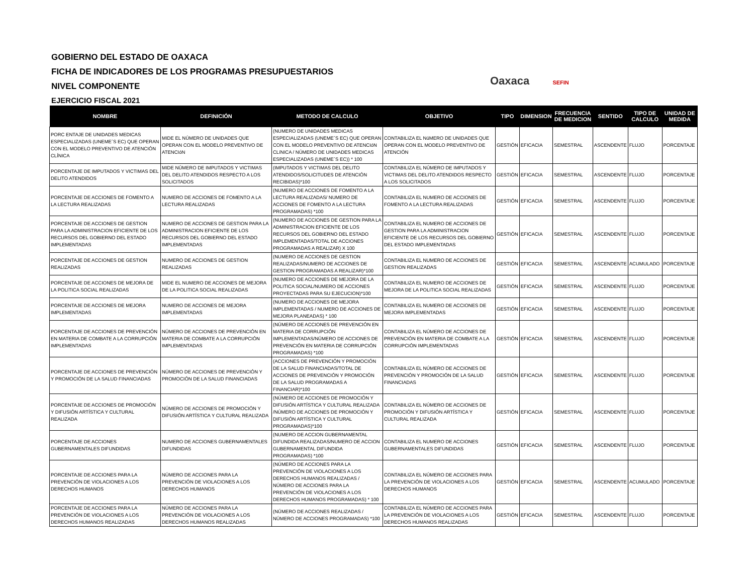GOBIERNO DEL ESTADO DE OAXACA
FICHA DE INDICADORES DE LOS PROGRAMAS PRESUPUESTARIOS
NIVEL COMPONENTE
EJERCICIO FISCAL 2021
Oaxaca SEFIN
| NOMBRE | DEFINICIÓN | METODO DE CALCULO | OBJETIVO | TIPO | DIMENSION | FRECUENCIA DE MEDICION | SENTIDO | TIPO DE CALCULO | UNIDAD DE MEDIDA |
| --- | --- | --- | --- | --- | --- | --- | --- | --- | --- |
| PORC ENTAJE DE UNIDADES MEDICAS ESPECIALIZADAS (UNEME´S EC) QUE OPERAN CON EL MODELO PREVENTIVO DE ATENCIÓN CLÍNICA | MIDE EL NÚMERO DE UNIDADES QUE OPERAN CON EL MODELO PREVENTIVO DE ATENCIóN | (NUMERO DE UNIDADES MEDICAS ESPECIALIZADAS (UNEME´S EC) QUE OPERAN CON EL MODELO PREVENTIVO DE ATENCIóN CLíNICA / NÚMERO DE UNIDADES MEDICAS ESPECIALIZADAS (UNEME´S EC)) * 100 | CONTABILIZA EL NúMERO DE UNIDADES QUE OPERAN CON EL MODELO PREVENTIVO DE ATENCIÓN | GESTIÓN | EFICACIA | SEMESTRAL | ASCENDENTE | FLUJO | PORCENTAJE |
| PORCENTAJE DE IMPUTADOS Y VICTIMAS DEL DELITO ATENDIDOS | MIDE NÚMERO DE IMPUTADOS Y VICTIMAS DEL DELITO ATENDIDOS RESPECTO A LOS SOLICITADOS | (IMPUTADOS Y VICTIMAS DEL DELITO ATENDIDOS/SOLICITUDES DE ATENCIÓN RECIBIDAS)*100 | CONTABILIZA EL NÚMERO DE IMPUTADOS Y VICTIMAS DEL DELITO ATENDIDOS RESPECTO A LOS SOLICITADOS | GESTIÓN | EFICACIA | SEMESTRAL | ASCENDENTE | FLUJO | PORCENTAJE |
| PORCENTAJE DE ACCIONES DE FOMENTO A LA LECTURA REALIZADAS | NUMERO DE ACCIONES DE FOMENTO A LA LECTURA REALIZADAS | (NUMERO DE ACCIONES DE FOMENTO A LA LECTURA REALIZADAS/ NUMERO DE ACCIONES DE FOMENTO A LA LECTURA PROGRAMADAS) *100 | CONTABILIZA EL NUMERO DE ACCIONES DE FOMENTO A LA LECTURA REALIZADAS | GESTIÓN | EFICACIA | SEMESTRAL | ASCENDENTE | FLUJO | PORCENTAJE |
| PORCENTAJE DE ACCIONES DE GESTION PARA LA ADMINISTRACION EFICIENTE DE LOS RECURSOS DEL GOBIERNO DEL ESTADO IMPLEMENTADAS | NUMERO DE ACCIONES DE GESTION PARA LA ADMINISTRACION EFICIENTE DE LOS RECURSOS DEL GOBIERNO DEL ESTADO IMPLEMENTADAS | (NUMERO DE ACCIONES DE GESTION PARA LA ADMINISTRACION EFICIENTE DE LOS RECURSOS DEL GOBIERNO DEL ESTADO IMPLEMENTADAS/TOTAL DE ACCIONES PROGRAMADAS A REALIZAR) X 100 | CONTABILIZA EL NUMERO DE ACCIONES DE GESTION PARA LA ADMINISTRACION EFICIENTE DE LOS RECURSOS DEL GOBIERNO DEL ESTADO IMPLEMENTADAS | GESTIÓN | EFICACIA | SEMESTRAL | ASCENDENTE | FLUJO | PORCENTAJE |
| PORCENTAJE DE ACCIONES DE GESTION REALIZADAS | NUMERO DE ACCIONES DE GESTION REALIZADAS | (NUMERO DE ACCIONES DE GESTION REALIZADAS/NUMERO DE ACCIONES DE GESTION PROGRAMADAS A REALIZAR)*100 | CONTABILIZA EL NUMERO DE ACCIONES DE GESTION REALIZADAS | GESTIÓN | EFICACIA | SEMESTRAL | ASCENDENTE | ACUMULADO | PORCENTAJE |
| PORCENTAJE DE ACCIONES DE MEJORA DE LA POLITICA SOCIAL REALIZADAS | MIDE EL NUMERO DE ACCIONES DE MEJORA DE LA POLITICA SOCIAL REALIZADAS | (NUMERO DE ACCIONES DE MEJORA DE LA POLITICA SOCIAL/NUMERO DE ACCIONES PROYECTADAS PARA SU EJECUCION)*100 | CONTABILIZA EL NUMERO DE ACCIONES DE MEJORA DE LA POLITICA SOCIAL REALIZADAS | GESTIÓN | EFICACIA | SEMESTRAL | ASCENDENTE | FLUJO | PORCENTAJE |
| PORCENTAJE DE ACCIONES DE MEJORA IMPLEMENTADAS | NUMERO DE ACCIONES DE MEJORA IMPLEMENTADAS | (NUMERO DE ACCIONES DE MEJORA IMPLEMENTADAS / NUMERO DE ACCIONES DE MEJORA PLANEADAS) * 100 | CONTABILIZA EL NUMERO DE ACCIONES DE MEJORA IMPLEMENTADAS | GESTIÓN | EFICACIA | SEMESTRAL | ASCENDENTE | FLUJO | PORCENTAJE |
| PORCENTAJE DE ACCIONES DE PREVENCIÓN EN MATERIA DE COMBATE A LA CORRUPCIÓN IMPLEMENTADAS | NÚMERO DE ACCIONES DE PREVENCIÓN EN MATERIA DE COMBATE A LA CORRUPCIÓN IMPLEMENTADAS | (NÚMERO DE ACCIONES DE PREVENCIÓN EN MATERIA DE CORRUPCIÓN IMPLEMENTADAS/NÚMERO DE ACCIONES DE PREVENCIÓN EN MATERIA DE CORRUPCIÓN PROGRAMADAS) *100 | CONTABILIZA EL NÚMERO DE ACCIONES DE PREVENCIÓN EN MATERIA DE COMBATE A LA CORRUPCIÓN IMPLEMENTADAS | GESTIÓN | EFICACIA | SEMESTRAL | ASCENDENTE | FLUJO | PORCENTAJE |
| PORCENTAJE DE ACCIONES DE PREVENCIÓN Y PROMOCIÓN DE LA SALUD FINANCIADAS | NÚMERO DE ACCIONES DE PREVENCIÓN Y PROMOCIÓN DE LA SALUD FINANCIADAS | (ACCIONES DE PREVENCIÓN Y PROMOCIÓN DE LA SALUD FINANCIADAS/TOTAL DE ACCIONES DE PREVENCIÓN Y PROMOCIÓN DE LA SALUD PROGRAMADAS A FINANCIAR)*100 | CONTABILIZA EL NÚMERO DE ACCIONES DE PREVENCIÓN Y PROMOCIÓN DE LA SALUD FINANCIADAS | GESTIÓN | EFICACIA | SEMESTRAL | ASCENDENTE | FLUJO | PORCENTAJE |
| PORCENTAJE DE ACCIONES DE PROMOCIÓN Y DIFUSIÓN ARTÍSTICA Y CULTURAL REALIZADA | NÚMERO DE ACCIONES DE PROMOCIÓN Y DIFUSIÓN ARTÍSTICA Y CULTURAL REALIZADA | (NÚMERO DE ACCIONES DE PROMOCIÓN Y DIFUSIÓN ARTÍSTICA Y CULTURAL REALIZADA /NÚMERO DE ACCIONES DE PROMOCIÓN Y DIFUSIÓN ARTÍSTICA Y CULTURAL PROGRAMADAS)*100 | CONTABILIZA EL NÚMERO DE ACCIONES DE PROMOCIÓN Y DIFUSIÓN ARTÍSTICA Y CULTURAL REALIZADA | GESTIÓN | EFICACIA | SEMESTRAL | ASCENDENTE | FLUJO | PORCENTAJE |
| PORCENTAJE DE ACCIONES GUBERNAMENTALES DIFUNDIDAS | NUMERO DE ACCIONES GUBERNAMENTALES DIFUNDIDAS | (NUMERO DE ACCION GUBERNAMENTAL DIFUNDIDA REALIZADAS/NUMERO DE ACCION GUBERNAMENTAL DIFUNDIDA PROGRAMADAS) *100 | CONTABILIZA EL NUMERO DE ACCIONES GUBERNAMENTALES DIFUNDIDAS | GESTIÓN | EFICACIA | SEMESTRAL | ASCENDENTE | FLUJO | PORCENTAJE |
| PORCENTAJE DE ACCIONES PARA LA PREVENCIÓN DE VIOLACIONES A LOS DERECHOS HUMANOS | NÚMERO DE ACCIONES PARA LA PREVENCIÓN DE VIOLACIONES A LOS DERECHOS HUMANOS | (NÚMERO DE ACCIONES PARA LA PREVENCIÓN DE VIOLACIONES A LOS DERECHOS HUMANOS REALIZADAS / NÚMERO DE ACCIONES PARA LA PREVENCIÓN DE VIOLACIONES A LOS DERECHOS HUMANOS PROGRAMADAS) * 100 | CONTABILIZA EL NÚMERO DE ACCIONES PARA LA PREVENCIÓN DE VIOLACIONES A LOS DERECHOS HUMANOS | GESTIÓN | EFICACIA | SEMESTRAL | ASCENDENTE | ACUMULADO | PORCENTAJE |
| PORCENTAJE DE ACCIONES PARA LA PREVENCIÓN DE VIOLACIONES A LOS DERECHOS HUMANOS REALIZADAS | NÚMERO DE ACCIONES PARA LA PREVENCIÓN DE VIOLACIONES A LOS DERECHOS HUMANOS REALIZADAS | (NÚMERO DE ACCIONES REALIZADAS / NÚMERO DE ACCIONES PROGRAMADAS) *100 | CONTABILIZA EL NÚMERO DE ACCIONES PARA LA PREVENCIÓN DE VIOLACIONES A LOS DERECHOS HUMANOS REALIZADAS | GESTIÓN | EFICACIA | SEMESTRAL | ASCENDENTE | FLUJO | PORCENTAJE |